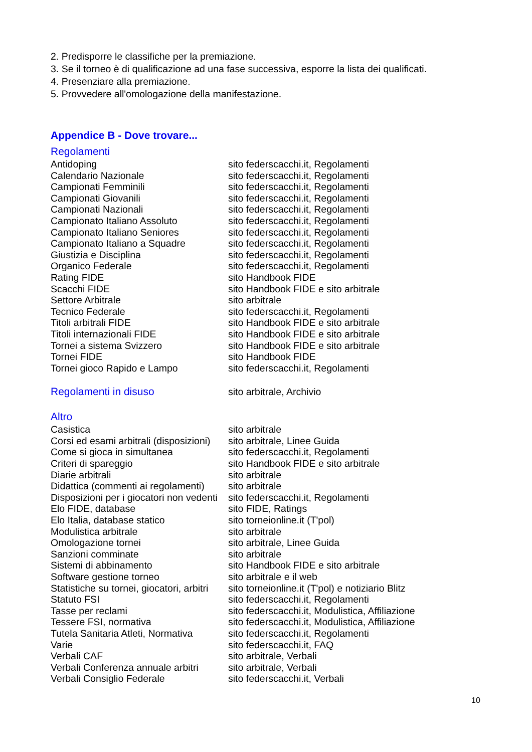2. Predisporre le classifiche per la premiazione.
3. Se il torneo è di qualificazione ad una fase successiva, esporre la lista dei qualificati.
4. Presenziare alla premiazione.
5. Provvedere all'omologazione della manifestazione.
Appendice B - Dove trovare...
Regolamenti
| Antidoping | sito federscacchi.it, Regolamenti |
| Calendario Nazionale | sito federscacchi.it, Regolamenti |
| Campionati Femminili | sito federscacchi.it, Regolamenti |
| Campionati Giovanili | sito federscacchi.it, Regolamenti |
| Campionati Nazionali | sito federscacchi.it, Regolamenti |
| Campionato Italiano Assoluto | sito federscacchi.it, Regolamenti |
| Campionato Italiano Seniores | sito federscacchi.it, Regolamenti |
| Campionato Italiano a Squadre | sito federscacchi.it, Regolamenti |
| Giustizia e Disciplina | sito federscacchi.it, Regolamenti |
| Organico Federale | sito federscacchi.it, Regolamenti |
| Rating FIDE | sito Handbook FIDE |
| Scacchi FIDE | sito Handbook FIDE e sito arbitrale |
| Settore Arbitrale | sito arbitrale |
| Tecnico Federale | sito federscacchi.it, Regolamenti |
| Titoli arbitrali FIDE | sito Handbook FIDE e sito arbitrale |
| Titoli internazionali FIDE | sito Handbook FIDE e sito arbitrale |
| Tornei a sistema Svizzero | sito Handbook FIDE e sito arbitrale |
| Tornei FIDE | sito Handbook FIDE |
| Tornei gioco Rapido e Lampo | sito federscacchi.it, Regolamenti |
| Regolamenti in disuso | sito arbitrale, Archivio |
Altro
| Casistica | sito arbitrale |
| Corsi ed esami arbitrali (disposizioni) | sito arbitrale, Linee Guida |
| Come si gioca in simultanea | sito federscacchi.it, Regolamenti |
| Criteri di spareggio | sito Handbook FIDE e sito arbitrale |
| Diarie arbitrali | sito arbitrale |
| Didattica (commenti ai regolamenti) | sito arbitrale |
| Disposizioni per i giocatori non vedenti | sito federscacchi.it, Regolamenti |
| Elo FIDE, database | sito FIDE, Ratings |
| Elo Italia, database statico | sito torneionline.it (T'pol) |
| Modulistica arbitrale | sito arbitrale |
| Omologazione tornei | sito arbitrale, Linee Guida |
| Sanzioni comminate | sito arbitrale |
| Sistemi di abbinamento | sito Handbook FIDE e sito arbitrale |
| Software gestione torneo | sito arbitrale e il web |
| Statistiche su tornei, giocatori, arbitri | sito torneionline.it (T'pol) e notiziario Blitz |
| Statuto FSI | sito federscacchi.it, Regolamenti |
| Tasse per reclami | sito federscacchi.it, Modulistica, Affiliazione |
| Tessere FSI, normativa | sito federscacchi.it, Modulistica, Affiliazione |
| Tutela Sanitaria Atleti, Normativa | sito federscacchi.it, Regolamenti |
| Varie | sito federscacchi.it, FAQ |
| Verbali CAF | sito arbitrale, Verbali |
| Verbali Conferenza annuale arbitri | sito arbitrale, Verbali |
| Verbali Consiglio Federale | sito federscacchi.it, Verbali |
10